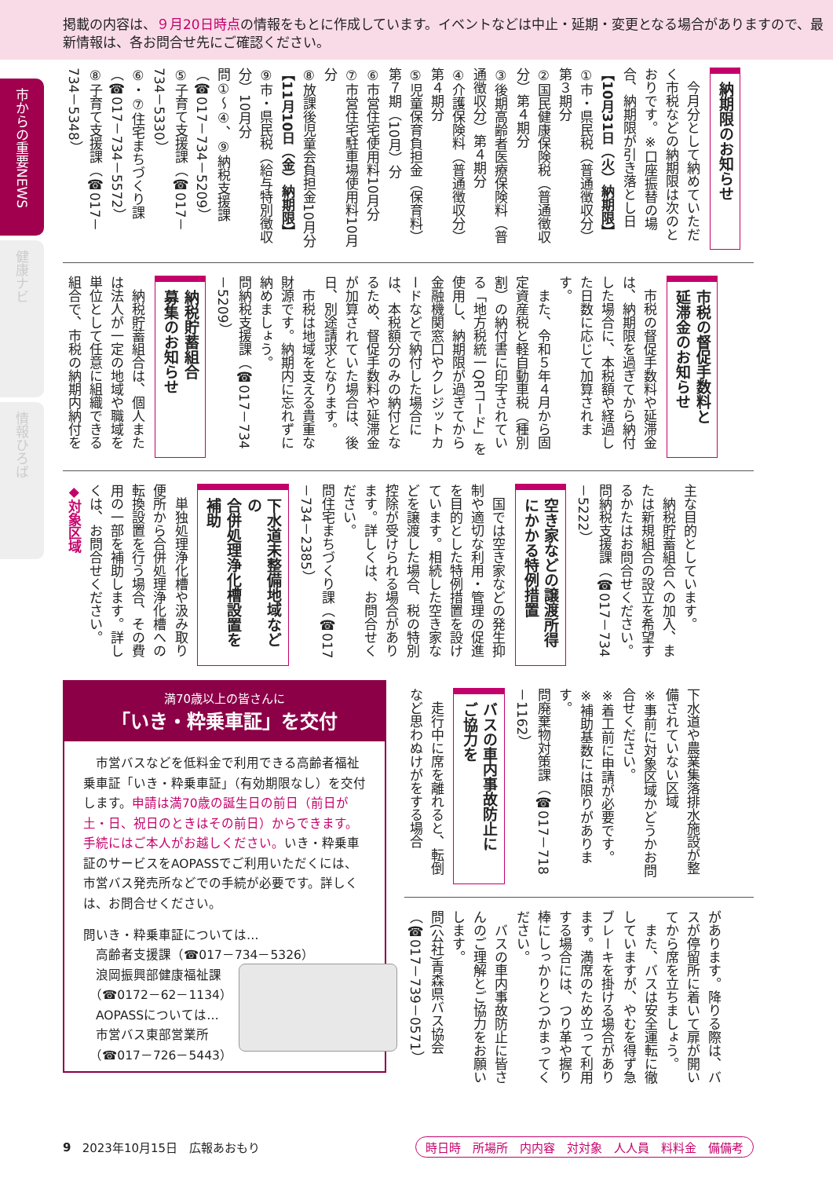掲載の内容は、９月20日時点の情報をもとに作成しています。イベントなどは中止・延期・変更となる場合がありますので、最新情報は、各お問合せ先にご確認ください。
市からの重要NEWS
健康ナビ
情報ひろば
納期限のお知らせ
今月分として納めていただく市税などの納期限は次のとおりです。※口座振替の場合、納期限が引き落とし日
【10月31日（火）納期限】
①市・県民税（普通徴収分）第３期分
②国民健康保険税（普通徴収分）第４期分
③後期高齢者医療保険料（普通徴収分）第４期分
④介護保険料（普通徴収分）第４期分
⑤児童保育負担金（保育料）第７期（10月）分
⑥市営住宅使用料10月分
⑦市営住宅駐車場使用料10月分
⑧放課後児童会負担金10月分
【11月10日（金）納期限】
⑨市・県民税（給与特別徴収分）10月分
問①～④、⑨納税支援課（☎017－734－5209）
⑤子育て支援課（☎017－734－5330）
⑥・⑦住宅まちづくり課（☎017－734－5572）
⑧子育て支援課（☎017－734－5348）
市税の督促手数料と
延滞金のお知らせ
市税の督促手数料や延滞金は、納期限を過ぎてから納付した場合に、本税額や経過した日数に応じて加算されます。
また、令和５年４月から固定資産税と軽自動車税（種別割）の納付書に印字されている「地方税統一QRコード」を使用し、納期限が過ぎてから金融機関窓口やクレジットカードなどで納付した場合には、本税額分のみの納付となるため、督促手数料や延滞金が加算されていた場合は、後日、別途請求となります。
市税は地域を支える貴重な財源です。納期内に忘れずに納めましょう。
問納税支援課（☎017－734－5209）
納税貯蓄組合
募集のお知らせ
納税貯蓄組合は、個人または法人が一定の地域や職域を単位として任意に組織できる組合で、市税の納期内納付を
主な目的としています。
納税貯蓄組合への加入、または新規組合の設立を希望するかたはお問合せください。
問納税支援課（☎017－734－5222）
空き家などの譲渡所得
にかかる特例措置
国では空き家などの発生抑制や適切な利用・管理の促進を目的とした特例措置を設けています。相続した空き家などを譲渡した場合、税の特別控除が受けられる場合があります。詳しくは、お問合せください。
問住宅まちづくり課（☎017－734－2385）
下水道未整備地域などの
合併処理浄化槽設置を補助
単独処理浄化槽や汲み取り便所から合併処理浄化槽への転換設置を行う場合、その費用の一部を補助します。詳しくは、お問合せください。
◆対象区域
満70歳以上の皆さんに
「いき・粋乗車証」を交付
市営バスなどを低料金で利用できる高齢者福祉乗車証「いき・粋乗車証」（有効期限なし）を交付します。申請は満70歳の誕生日の前日（前日が土・日、祝日のときはその前日）からできます。手続にはご本人がお越しください。いき・粋乗車証のサービスをAOPASSでご利用いただくには、市営バス発売所などでの手続が必要です。詳しくは、お問合せください。
問いき・粋乗車証については…
　高齢者支援課（☎017－734－5326）
　浪岡振興部健康福祉課
　（☎0172－62－1134）
　AOPASSについては…
　市営バス東部営業所
　（☎017－726－5443）
下水道や農業集落排水施設が整備されていない区域
※事前に対象区域かどうかお問合せください。
※着工前に申請が必要です。
※補助基数には限りがあります。
問廃棄物対策課（☎017－718－1162）
バスの車内事故防止に
ご協力を
走行中に席を離れると、転倒など思わぬけがをする場合
があります。降りる際は、バスが停留所に着いて扉が開いてから席を立ちましょう。
また、バスは安全運転に徹していますが、やむを得ず急ブレーキを掛ける場合があります。満席のため立って利用する場合には、つり革や握り棒にしっかりとつかまってください。
バスの車内事故防止に皆さんのご理解とご協力をお願いします。
問(公社)青森県バス協会（☎017－739－0571）
9 2023年10月15日　広報あおもり 時日時　所場所　内内容　対対象　人人員　料料金　備備考